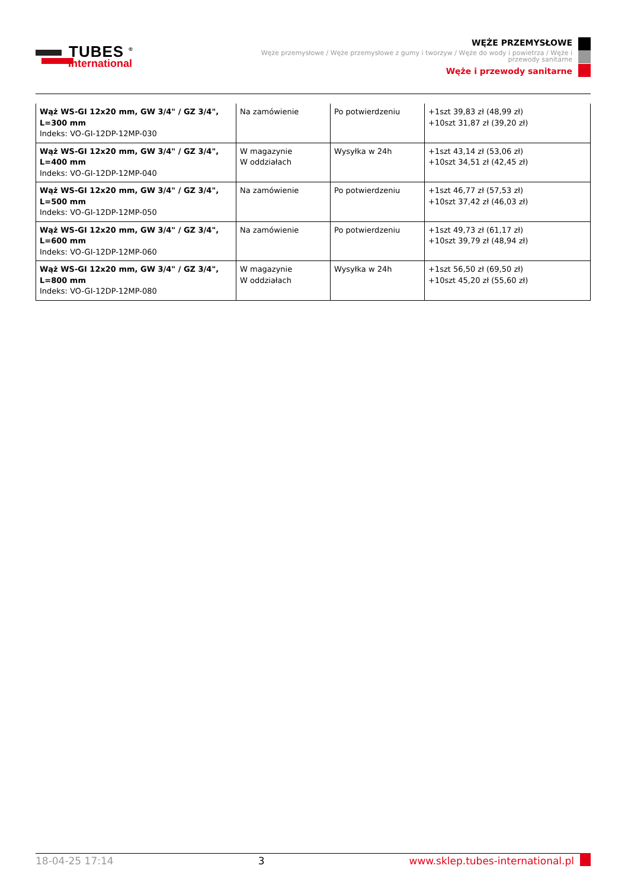TUBES <sup>®</sup>
International
WĘŻE PRZEMYSŁOWE
Węże przemysłowe / Węże przemysłowe z gumy i tworzyw / Węże do wody i powietrza / Węże i przewody sanitarne
Węże i przewody sanitarne
| Wąż WS-GI 12x20 mm, GW 3/4" / GZ 3/4", L=300 mm Indeks: VO-GI-12DP-12MP-030 | Na zamówienie | Po potwierdzeniu | +1szt 39,83 zł (48,99 zł) +10szt 31,87 zł (39,20 zł) |
| Wąż WS-GI 12x20 mm, GW 3/4" / GZ 3/4", L=400 mm Indeks: VO-GI-12DP-12MP-040 | W magazynie W oddziałach | Wysyłka w 24h | +1szt 43,14 zł (53,06 zł) +10szt 34,51 zł (42,45 zł) |
| Wąż WS-GI 12x20 mm, GW 3/4" / GZ 3/4", L=500 mm Indeks: VO-GI-12DP-12MP-050 | Na zamówienie | Po potwierdzeniu | +1szt 46,77 zł (57,53 zł) +10szt 37,42 zł (46,03 zł) |
| Wąż WS-GI 12x20 mm, GW 3/4" / GZ 3/4", L=600 mm Indeks: VO-GI-12DP-12MP-060 | Na zamówienie | Po potwierdzeniu | +1szt 49,73 zł (61,17 zł) +10szt 39,79 zł (48,94 zł) |
| Wąż WS-GI 12x20 mm, GW 3/4" / GZ 3/4", L=800 mm Indeks: VO-GI-12DP-12MP-080 | W magazynie W oddziałach | Wysyłka w 24h | +1szt 56,50 zł (69,50 zł) +10szt 45,20 zł (55,60 zł) |
18-04-25 17:14 3 www.sklep.tubes-international.pl